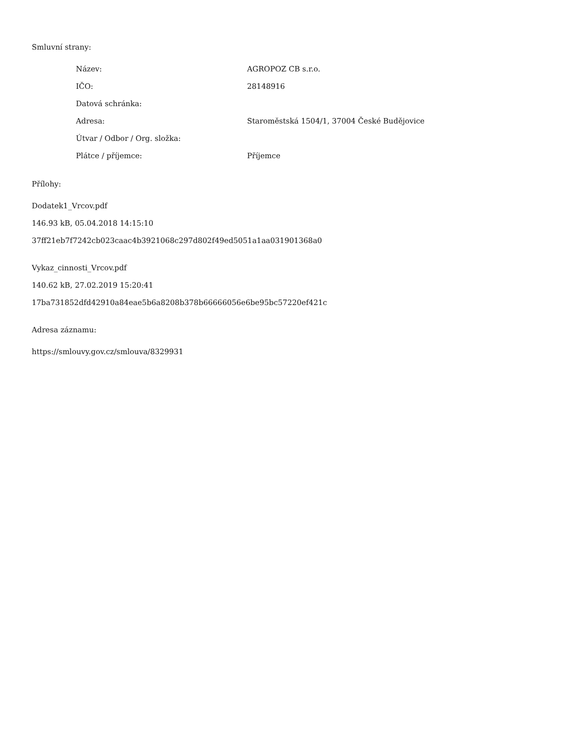Smluvní strany:
| Název: | AGROPOZ CB s.r.o. |
| IČO: | 28148916 |
| Datová schránka: | |
| Adresa: | Staroměstská 1504/1, 37004 České Budějovice |
| Útvar / Odbor / Org. složka: | |
| Plátce / příjemce: | Příjemce |
Přílohy:
Dodatek1_Vrcov.pdf
146.93 kB, 05.04.2018 14:15:10
37ff21eb7f7242cb023caac4b3921068c297d802f49ed5051a1aa031901368a0
Vykaz_cinnosti_Vrcov.pdf
140.62 kB, 27.02.2019 15:20:41
17ba731852dfd42910a84eae5b6a8208b378b66666056e6be95bc57220ef421c
Adresa záznamu:
https://smlouvy.gov.cz/smlouva/8329931